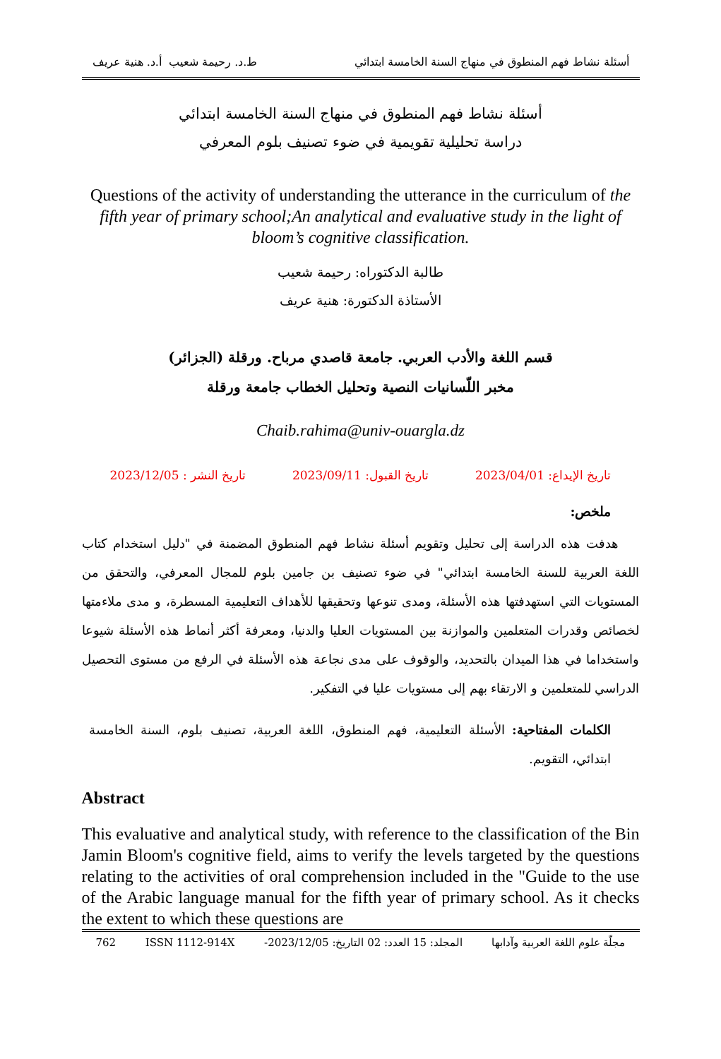أسئلة نشاط فهم المنطوق في منهاج السنة الخامسة ابتدائي ط.د. رحيمة شعيب أ.د. هنية عريف
أسئلة نشاط فهم المنطوق في منهاج السنة الخامسة ابتدائي
دراسة تحليلية تقويمية في ضوء تصنيف بلوم المعرفي
Questions of the activity of understanding the utterance in the curriculum of the fifth year of primary school;An analytical and evaluative study in the light of bloom’s cognitive classification.
طالبة الدكتوراه: رحيمة شعيب
الأستاذة الدكتورة: هنية عريف
قسم اللغة والأدب العربي. جامعة قاصدي مرباح. ورقلة (الجزائر)
مخبر اللّسانيات النصية وتحليل الخطاب جامعة ورقلة
Chaib.rahima@univ-ouargla.dz
تاريخ الإيداع: 2023/04/01 تاريخ القبول: 2023/09/11 تاريخ النشر : 2023/12/05
ملخص:
هدفت هذه الدراسة إلى تحليل وتقويم أسئلة نشاط فهم المنطوق المضمنة في "دليل استخدام كتاب اللغة العربية للسنة الخامسة ابتدائي" في ضوء تصنيف بن جامين بلوم للمجال المعرفي، والتحقق من المستويات التي استهدفتها هذه الأسئلة، ومدى تنوعها وتحقيقها للأهداف التعليمية المسطرة، و مدى ملاءمتها لخصائص وقدرات المتعلمين والموازنة بين المستويات العليا والدنيا، ومعرفة أكثر أنماط هذه الأسئلة شيوعا واستخداما في هذا الميدان بالتحديد، والوقوف على مدى نجاعة هذه الأسئلة في الرفع من مستوى التحصيل الدراسي للمتعلمين و الارتقاء بهم إلى مستويات عليا في التفكير.
الكلمات المفتاحية: الأسئلة التعليمية، فهم المنطوق، اللغة العربية، تصنيف بلوم، السنة الخامسة ابتدائي، التقويم.
Abstract
This evaluative and analytical study, with reference to the classification of the Bin Jamin Bloom's cognitive field, aims to verify the levels targeted by the questions relating to the activities of oral comprehension included in the "Guide to the use of the Arabic language manual for the fifth year of primary school. As it checks the extent to which these questions are
مجلّة علوم اللغة العربية وآدابها المجلد: 15 العدد: 02 التاريخ: 2023/12/05- ISSN 1112-914X 762